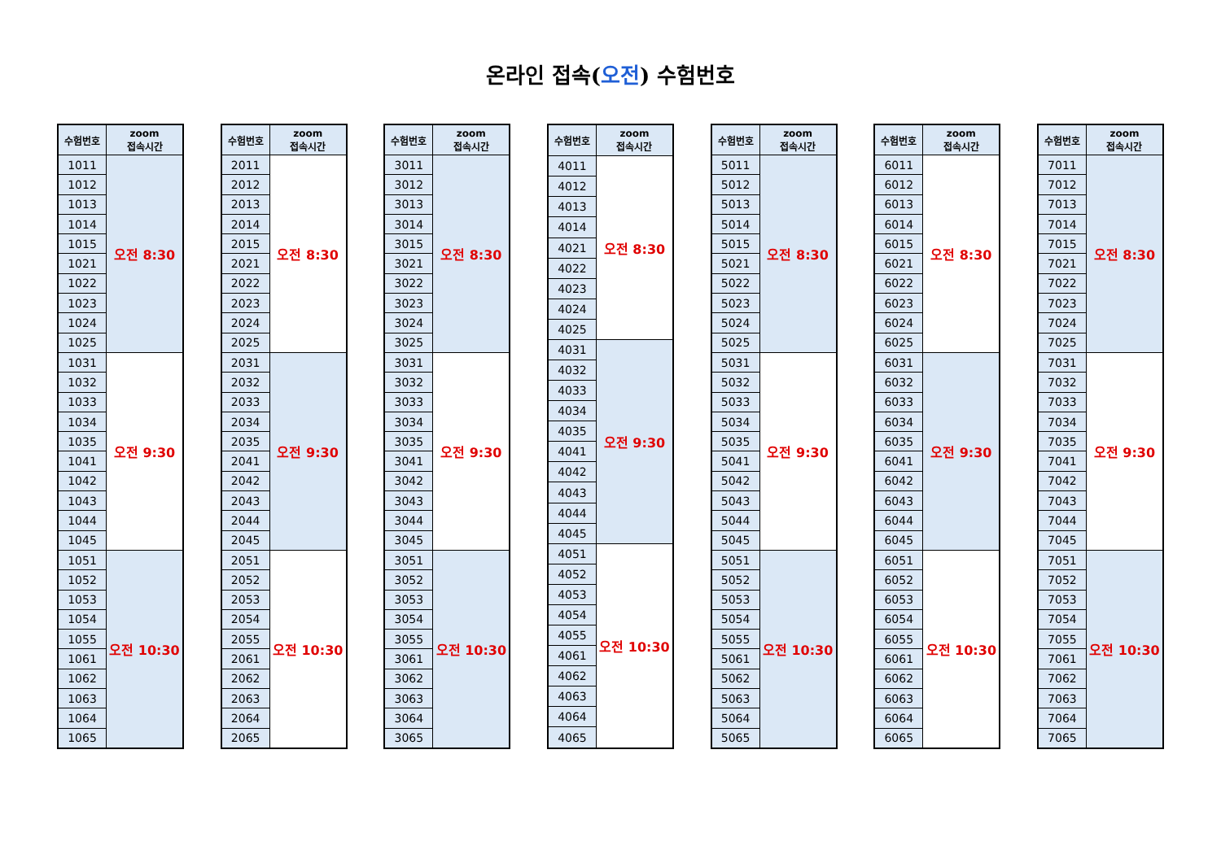온라인 접속(오전) 수험번호
| 수험번호 | zoom 접속시간 |
| --- | --- |
| 1011 | 오전 8:30 |
| 1012 | |
| 1013 | |
| 1014 | |
| 1015 | |
| 1021 | |
| 1022 | |
| 1023 | |
| 1024 | |
| 1025 | |
| 1031 | 오전 9:30 |
| 1032 | |
| 1033 | |
| 1034 | |
| 1035 | |
| 1041 | |
| 1042 | |
| 1043 | |
| 1044 | |
| 1045 | |
| 1051 | 오전 10:30 |
| 1052 | |
| 1053 | |
| 1054 | |
| 1055 | |
| 1061 | |
| 1062 | |
| 1063 | |
| 1064 | |
| 1065 | |
| 수험번호 | zoom 접속시간 |
| --- | --- |
| 2011 | 오전 8:30 |
| 2012 | |
| 2013 | |
| 2014 | |
| 2015 | |
| 2021 | |
| 2022 | |
| 2023 | |
| 2024 | |
| 2025 | |
| 2031 | 오전 9:30 |
| 2032 | |
| 2033 | |
| 2034 | |
| 2035 | |
| 2041 | |
| 2042 | |
| 2043 | |
| 2044 | |
| 2045 | |
| 2051 | 오전 10:30 |
| 2052 | |
| 2053 | |
| 2054 | |
| 2055 | |
| 2061 | |
| 2062 | |
| 2063 | |
| 2064 | |
| 2065 | |
| 수험번호 | zoom 접속시간 |
| --- | --- |
| 3011 | 오전 8:30 |
| 3012 | |
| 3013 | |
| 3014 | |
| 3015 | |
| 3021 | |
| 3022 | |
| 3023 | |
| 3024 | |
| 3025 | |
| 3031 | 오전 9:30 |
| 3032 | |
| 3033 | |
| 3034 | |
| 3035 | |
| 3041 | |
| 3042 | |
| 3043 | |
| 3044 | |
| 3045 | |
| 3051 | 오전 10:30 |
| 3052 | |
| 3053 | |
| 3054 | |
| 3055 | |
| 3061 | |
| 3062 | |
| 3063 | |
| 3064 | |
| 3065 | |
| 수험번호 | zoom 접속시간 |
| --- | --- |
| 4011 | 오전 8:30 |
| 4012 | |
| 4013 | |
| 4014 | |
| 4021 | |
| 4022 | |
| 4023 | |
| 4024 | |
| 4025 | |
| 4031 | 오전 9:30 |
| 4032 | |
| 4033 | |
| 4034 | |
| 4035 | |
| 4041 | |
| 4042 | |
| 4043 | |
| 4044 | |
| 4045 | |
| 4051 | 오전 10:30 |
| 4052 | |
| 4053 | |
| 4054 | |
| 4055 | |
| 4061 | |
| 4062 | |
| 4063 | |
| 4064 | |
| 4065 | |
| 수험번호 | zoom 접속시간 |
| --- | --- |
| 5011 | 오전 8:30 |
| 5012 | |
| 5013 | |
| 5014 | |
| 5015 | |
| 5021 | |
| 5022 | |
| 5023 | |
| 5024 | |
| 5025 | |
| 5031 | 오전 9:30 |
| 5032 | |
| 5033 | |
| 5034 | |
| 5035 | |
| 5041 | |
| 5042 | |
| 5043 | |
| 5044 | |
| 5045 | |
| 5051 | 오전 10:30 |
| 5052 | |
| 5053 | |
| 5054 | |
| 5055 | |
| 5061 | |
| 5062 | |
| 5063 | |
| 5064 | |
| 5065 | |
| 수험번호 | zoom 접속시간 |
| --- | --- |
| 6011 | 오전 8:30 |
| 6012 | |
| 6013 | |
| 6014 | |
| 6015 | |
| 6021 | |
| 6022 | |
| 6023 | |
| 6024 | |
| 6025 | |
| 6031 | 오전 9:30 |
| 6032 | |
| 6033 | |
| 6034 | |
| 6035 | |
| 6041 | |
| 6042 | |
| 6043 | |
| 6044 | |
| 6045 | |
| 6051 | 오전 10:30 |
| 6052 | |
| 6053 | |
| 6054 | |
| 6055 | |
| 6061 | |
| 6062 | |
| 6063 | |
| 6064 | |
| 6065 | |
| 수험번호 | zoom 접속시간 |
| --- | --- |
| 7011 | 오전 8:30 |
| 7012 | |
| 7013 | |
| 7014 | |
| 7015 | |
| 7021 | |
| 7022 | |
| 7023 | |
| 7024 | |
| 7025 | |
| 7031 | 오전 9:30 |
| 7032 | |
| 7033 | |
| 7034 | |
| 7035 | |
| 7041 | |
| 7042 | |
| 7043 | |
| 7044 | |
| 7045 | |
| 7051 | 오전 10:30 |
| 7052 | |
| 7053 | |
| 7054 | |
| 7055 | |
| 7061 | |
| 7062 | |
| 7063 | |
| 7064 | |
| 7065 | |